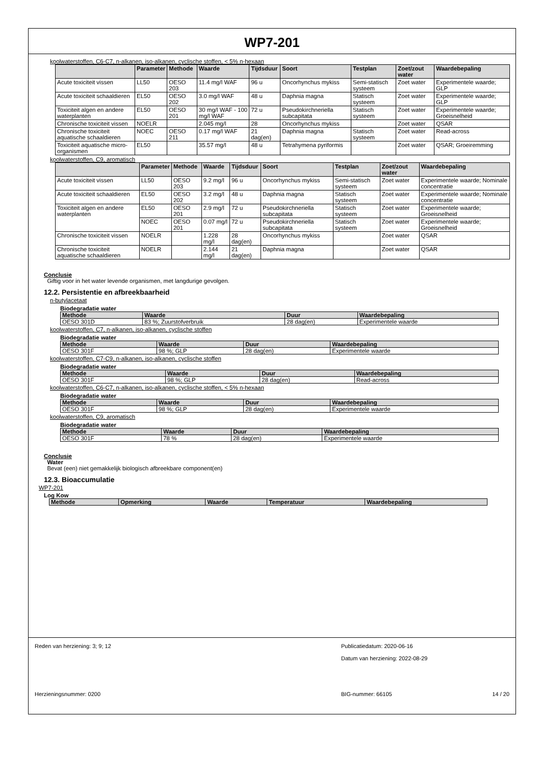WP7-201
koolwaterstoffen, C6-C7, n-alkanen, iso-alkanen, cyclische stoffen, < 5% n-hexaan
| | Parameter | Methode | Waarde | Tijdsduur | Soort | Testplan | Zoet/zout water | Waardebepaling |
| --- | --- | --- | --- | --- | --- | --- | --- | --- |
| Acute toxiciteit vissen | LL50 | OESO 203 | 11.4 mg/l WAF | 96 u | Oncorhynchus mykiss | Semi-statisch systeem | Zoet water | Experimentele waarde; GLP |
| Acute toxiciteit schaaldieren | EL50 | OESO 202 | 3.0 mg/l WAF | 48 u | Daphnia magna | Statisch systeem | Zoet water | Experimentele waarde; GLP |
| Toxiciteit algen en andere waterplanten | EL50 | OESO 201 | 30 mg/l WAF - 100 mg/l WAF | 72 u | Pseudokirchneriella subcapitata | Statisch systeem | Zoet water | Experimentele waarde; Groeisnelheid |
| Chronische toxiciteit vissen | NOELR | | 2.045 mg/l | 28 | Oncorhynchus mykiss | | Zoet water | QSAR |
| Chronische toxiciteit aquatische schaaldieren | NOEC | OESO 211 | 0.17 mg/l WAF | 21 dag(en) | Daphnia magna | Statisch systeem | Zoet water | Read-across |
| Toxiciteit aquatische micro-organismen | EL50 | | 35.57 mg/l | 48 u | Tetrahymena pyriformis | | Zoet water | QSAR; Groeiremming |
koolwaterstoffen, C9, aromatisch
| | Parameter | Methode | Waarde | Tijdsduur | Soort | Testplan | Zoet/zout water | Waardebepaling |
| --- | --- | --- | --- | --- | --- | --- | --- | --- |
| Acute toxiciteit vissen | LL50 | OESO 203 | 9.2 mg/l | 96 u | Oncorhynchus mykiss | Semi-statisch systeem | Zoet water | Experimentele waarde; Nominale concentratie |
| Acute toxiciteit schaaldieren | EL50 | OESO 202 | 3.2 mg/l | 48 u | Daphnia magna | Statisch systeem | Zoet water | Experimentele waarde; Nominale concentratie |
| Toxiciteit algen en andere waterplanten | EL50 | OESO 201 | 2.9 mg/l | 72 u | Pseudokirchneriella subcapitata | Statisch systeem | Zoet water | Experimentele waarde; Groeisnelheid |
| | NOEC | OESO 201 | 0.07 mg/l | 72 u | Pseudokirchneriella subcapitata | Statisch systeem | Zoet water | Experimentele waarde; Groeisnelheid |
| Chronische toxiciteit vissen | NOELR | | 1.228 mg/l | 28 dag(en) | Oncorhynchus mykiss | | Zoet water | QSAR |
| Chronische toxiciteit aquatische schaaldieren | NOELR | | 2.144 mg/l | 21 dag(en) | Daphnia magna | | Zoet water | QSAR |
Conclusie
Giftig voor in het water levende organismen, met langdurige gevolgen.
12.2. Persistentie en afbreekbaarheid
n-butylacetaat
Biodegradatie water
| Methode | Waarde | Duur | Waardebepaling |
| --- | --- | --- | --- |
| OESO 301D | 83 %; Zuurstofverbruik | 28 dag(en) | Experimentele waarde |
koolwaterstoffen, C7, n-alkanen, iso-alkanen, cyclische stoffen
Biodegradatie water
| Methode | Waarde | Duur | Waardebepaling |
| --- | --- | --- | --- |
| OESO 301F | 98 %; GLP | 28 dag(en) | Experimentele waarde |
koolwaterstoffen, C7-C9, n-alkanen, iso-alkanen, cyclische stoffen
Biodegradatie water
| Methode | Waarde | Duur | Waardebepaling |
| --- | --- | --- | --- |
| OESO 301F | 98 %; GLP | 28 dag(en) | Read-across |
koolwaterstoffen, C6-C7, n-alkanen, iso-alkanen, cyclische stoffen, < 5% n-hexaan
Biodegradatie water
| Methode | Waarde | Duur | Waardebepaling |
| --- | --- | --- | --- |
| OESO 301F | 98 %; GLP | 28 dag(en) | Experimentele waarde |
koolwaterstoffen, C9, aromatisch
Biodegradatie water
| Methode | Waarde | Duur | Waardebepaling |
| --- | --- | --- | --- |
| OESO 301F | 78 % | 28 dag(en) | Experimentele waarde |
Conclusie
Water
Bevat (een) niet gemakkelijk biologisch afbreekbare component(en)
12.3. Bioaccumulatie
WP7-201
Log Kow
| Methode | Opmerking | Waarde | Temperatuur | Waardebepaling |
| --- | --- | --- | --- | --- |
Reden van herziening: 3; 9; 12 Publicatiedatum: 2020-06-16
Datum van herziening: 2022-08-29
Herzieningsnummer: 0200 BIG-nummer: 66105 14 / 20